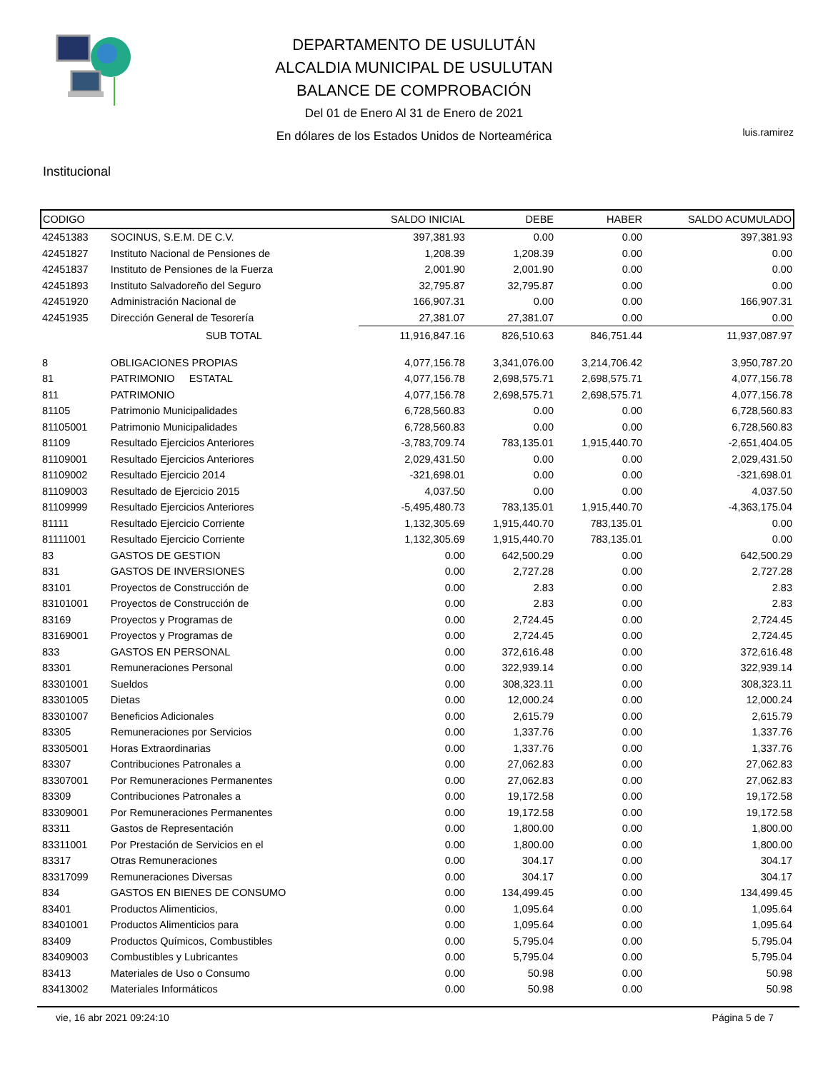DEPARTAMENTO DE USULUTÁN
ALCALDIA MUNICIPAL DE USULUTAN
BALANCE DE COMPROBACIÓN
Del 01 de Enero Al 31 de Enero de 2021
En dólares de los Estados Unidos de Norteamérica
luis.ramirez
Institucional
| CODIGO | | SALDO INICIAL | DEBE | HABER | SALDO ACUMULADO |
| --- | --- | --- | --- | --- | --- |
| 42451383 | SOCINUS, S.E.M. DE C.V. | 397,381.93 | 0.00 | 0.00 | 397,381.93 |
| 42451827 | Instituto Nacional de Pensiones de | 1,208.39 | 1,208.39 | 0.00 | 0.00 |
| 42451837 | Instituto de Pensiones de la Fuerza | 2,001.90 | 2,001.90 | 0.00 | 0.00 |
| 42451893 | Instituto Salvadoreño del Seguro | 32,795.87 | 32,795.87 | 0.00 | 0.00 |
| 42451920 | Administración Nacional de | 166,907.31 | 0.00 | 0.00 | 166,907.31 |
| 42451935 | Dirección General de Tesorería | 27,381.07 | 27,381.07 | 0.00 | 0.00 |
| | SUB TOTAL | 11,916,847.16 | 826,510.63 | 846,751.44 | 11,937,087.97 |
| 8 | OBLIGACIONES PROPIAS | 4,077,156.78 | 3,341,076.00 | 3,214,706.42 | 3,950,787.20 |
| 81 | PATRIMONIO ESTATAL | 4,077,156.78 | 2,698,575.71 | 2,698,575.71 | 4,077,156.78 |
| 811 | PATRIMONIO | 4,077,156.78 | 2,698,575.71 | 2,698,575.71 | 4,077,156.78 |
| 81105 | Patrimonio Municipalidades | 6,728,560.83 | 0.00 | 0.00 | 6,728,560.83 |
| 81105001 | Patrimonio Municipalidades | 6,728,560.83 | 0.00 | 0.00 | 6,728,560.83 |
| 81109 | Resultado Ejercicios Anteriores | -3,783,709.74 | 783,135.01 | 1,915,440.70 | -2,651,404.05 |
| 81109001 | Resultado Ejercicios Anteriores | 2,029,431.50 | 0.00 | 0.00 | 2,029,431.50 |
| 81109002 | Resultado Ejercicio 2014 | -321,698.01 | 0.00 | 0.00 | -321,698.01 |
| 81109003 | Resultado de Ejercicio 2015 | 4,037.50 | 0.00 | 0.00 | 4,037.50 |
| 81109999 | Resultado Ejercicios Anteriores | -5,495,480.73 | 783,135.01 | 1,915,440.70 | -4,363,175.04 |
| 81111 | Resultado Ejercicio Corriente | 1,132,305.69 | 1,915,440.70 | 783,135.01 | 0.00 |
| 81111001 | Resultado Ejercicio Corriente | 1,132,305.69 | 1,915,440.70 | 783,135.01 | 0.00 |
| 83 | GASTOS DE GESTION | 0.00 | 642,500.29 | 0.00 | 642,500.29 |
| 831 | GASTOS DE INVERSIONES | 0.00 | 2,727.28 | 0.00 | 2,727.28 |
| 83101 | Proyectos de Construcción de | 0.00 | 2.83 | 0.00 | 2.83 |
| 83101001 | Proyectos de Construcción de | 0.00 | 2.83 | 0.00 | 2.83 |
| 83169 | Proyectos y Programas de | 0.00 | 2,724.45 | 0.00 | 2,724.45 |
| 83169001 | Proyectos y Programas de | 0.00 | 2,724.45 | 0.00 | 2,724.45 |
| 833 | GASTOS EN PERSONAL | 0.00 | 372,616.48 | 0.00 | 372,616.48 |
| 83301 | Remuneraciones Personal | 0.00 | 322,939.14 | 0.00 | 322,939.14 |
| 83301001 | Sueldos | 0.00 | 308,323.11 | 0.00 | 308,323.11 |
| 83301005 | Dietas | 0.00 | 12,000.24 | 0.00 | 12,000.24 |
| 83301007 | Beneficios Adicionales | 0.00 | 2,615.79 | 0.00 | 2,615.79 |
| 83305 | Remuneraciones por Servicios | 0.00 | 1,337.76 | 0.00 | 1,337.76 |
| 83305001 | Horas Extraordinarias | 0.00 | 1,337.76 | 0.00 | 1,337.76 |
| 83307 | Contribuciones Patronales a | 0.00 | 27,062.83 | 0.00 | 27,062.83 |
| 83307001 | Por Remuneraciones Permanentes | 0.00 | 27,062.83 | 0.00 | 27,062.83 |
| 83309 | Contribuciones Patronales a | 0.00 | 19,172.58 | 0.00 | 19,172.58 |
| 83309001 | Por Remuneraciones Permanentes | 0.00 | 19,172.58 | 0.00 | 19,172.58 |
| 83311 | Gastos de Representación | 0.00 | 1,800.00 | 0.00 | 1,800.00 |
| 83311001 | Por Prestación de Servicios en el | 0.00 | 1,800.00 | 0.00 | 1,800.00 |
| 83317 | Otras Remuneraciones | 0.00 | 304.17 | 0.00 | 304.17 |
| 83317099 | Remuneraciones Diversas | 0.00 | 304.17 | 0.00 | 304.17 |
| 834 | GASTOS EN BIENES DE CONSUMO | 0.00 | 134,499.45 | 0.00 | 134,499.45 |
| 83401 | Productos Alimenticios, | 0.00 | 1,095.64 | 0.00 | 1,095.64 |
| 83401001 | Productos Alimenticios para | 0.00 | 1,095.64 | 0.00 | 1,095.64 |
| 83409 | Productos Químicos, Combustibles | 0.00 | 5,795.04 | 0.00 | 5,795.04 |
| 83409003 | Combustibles y Lubricantes | 0.00 | 5,795.04 | 0.00 | 5,795.04 |
| 83413 | Materiales de Uso o Consumo | 0.00 | 50.98 | 0.00 | 50.98 |
| 83413002 | Materiales Informáticos | 0.00 | 50.98 | 0.00 | 50.98 |
vie, 16 abr 2021 09:24:10 Página 5 de 7